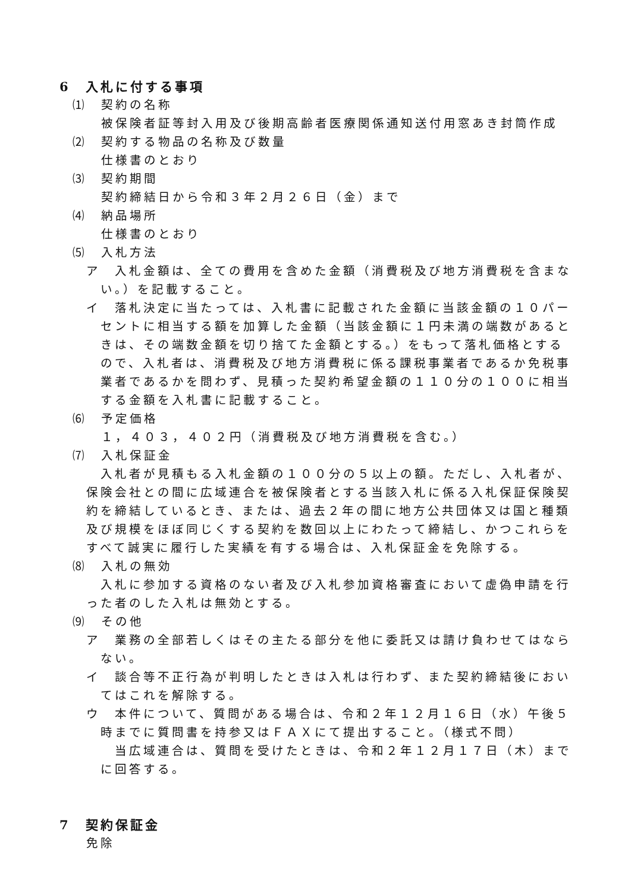6　入札に付する事項
⑴　契約の名称
被保険者証等封入用及び後期高齢者医療関係通知送付用窓あき封筒作成
⑵　契約する物品の名称及び数量
仕様書のとおり
⑶　契約期間
契約締結日から令和３年２月２６日（金）まで
⑷　納品場所
仕様書のとおり
⑸　入札方法
ア　入札金額は、全ての費用を含めた金額（消費税及び地方消費税を含まない。）を記載すること。
イ　落札決定に当たっては、入札書に記載された金額に当該金額の１０パーセントに相当する額を加算した金額（当該金額に１円未満の端数があるときは、その端数金額を切り捨てた金額とする。）をもって落札価格とするので、入札者は、消費税及び地方消費税に係る課税事業者であるか免税事業者であるかを問わず、見積った契約希望金額の１１０分の１００に相当する金額を入札書に記載すること。
⑹　予定価格
１，４０３，４０２円（消費税及び地方消費税を含む。）
⑺　入札保証金
入札者が見積もる入札金額の１００分の５以上の額。ただし、入札者が、保険会社との間に広域連合を被保険者とする当該入札に係る入札保証保険契約を締結しているとき、または、過去２年の間に地方公共団体又は国と種類及び規模をほぼ同じくする契約を数回以上にわたって締結し、かつこれらをすべて誠実に履行した実績を有する場合は、入札保証金を免除する。
⑻　入札の無効
入札に参加する資格のない者及び入札参加資格審査において虚偽申請を行った者のした入札は無効とする。
⑼　その他
ア　業務の全部若しくはその主たる部分を他に委託又は請け負わせてはならない。
イ　談合等不正行為が判明したときは入札は行わず、また契約締結後においてはこれを解除する。
ウ　本件について、質問がある場合は、令和２年１２月１６日（水）午後５時までに質問書を持参又はＦＡＸにて提出すること。（様式不問）
当広域連合は、質問を受けたときは、令和２年１２月１７日（木）までに回答する。
7　契約保証金
免除